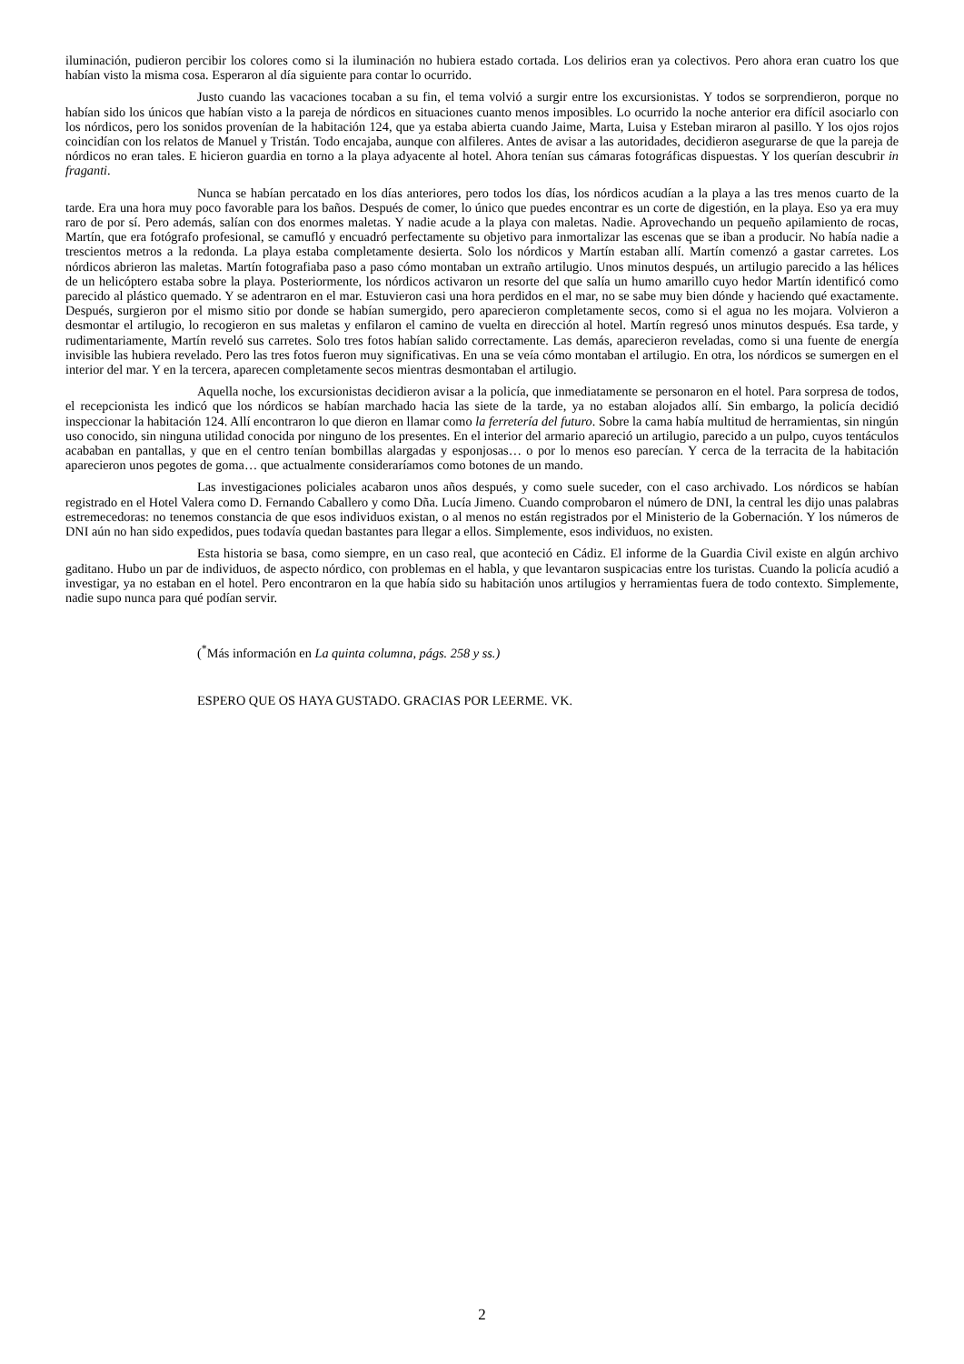iluminación, pudieron percibir los colores como si la iluminación no hubiera estado cortada. Los delirios eran ya colectivos. Pero ahora eran cuatro los que habían visto la misma cosa. Esperaron al día siguiente para contar lo ocurrido.
Justo cuando las vacaciones tocaban a su fin, el tema volvió a surgir entre los excursionistas. Y todos se sorprendieron, porque no habían sido los únicos que habían visto a la pareja de nórdicos en situaciones cuanto menos imposibles. Lo ocurrido la noche anterior era difícil asociarlo con los nórdicos, pero los sonidos provenían de la habitación 124, que ya estaba abierta cuando Jaime, Marta, Luisa y Esteban miraron al pasillo. Y los ojos rojos coincidían con los relatos de Manuel y Tristán. Todo encajaba, aunque con alfileres. Antes de avisar a las autoridades, decidieron asegurarse de que la pareja de nórdicos no eran tales. E hicieron guardia en torno a la playa adyacente al hotel. Ahora tenían sus cámaras fotográficas dispuestas. Y los querían descubrir in fraganti.
Nunca se habían percatado en los días anteriores, pero todos los días, los nórdicos acudían a la playa a las tres menos cuarto de la tarde. Era una hora muy poco favorable para los baños. Después de comer, lo único que puedes encontrar es un corte de digestión, en la playa. Eso ya era muy raro de por sí. Pero además, salían con dos enormes maletas. Y nadie acude a la playa con maletas. Nadie. Aprovechando un pequeño apilamiento de rocas, Martín, que era fotógrafo profesional, se camufló y encuadró perfectamente su objetivo para inmortalizar las escenas que se iban a producir. No había nadie a trescientos metros a la redonda. La playa estaba completamente desierta. Solo los nórdicos y Martín estaban allí. Martín comenzó a gastar carretes. Los nórdicos abrieron las maletas. Martín fotografiaba paso a paso cómo montaban un extraño artilugio. Unos minutos después, un artilugio parecido a las hélices de un helicóptero estaba sobre la playa. Posteriormente, los nórdicos activaron un resorte del que salía un humo amarillo cuyo hedor Martín identificó como parecido al plástico quemado. Y se adentraron en el mar. Estuvieron casi una hora perdidos en el mar, no se sabe muy bien dónde y haciendo qué exactamente. Después, surgieron por el mismo sitio por donde se habían sumergido, pero aparecieron completamente secos, como si el agua no les mojara. Volvieron a desmontar el artilugio, lo recogieron en sus maletas y enfilaron el camino de vuelta en dirección al hotel. Martín regresó unos minutos después. Esa tarde, y rudimentariamente, Martín reveló sus carretes. Solo tres fotos habían salido correctamente. Las demás, aparecieron reveladas, como si una fuente de energía invisible las hubiera revelado. Pero las tres fotos fueron muy significativas. En una se veía cómo montaban el artilugio. En otra, los nórdicos se sumergen en el interior del mar. Y en la tercera, aparecen completamente secos mientras desmontaban el artilugio.
Aquella noche, los excursionistas decidieron avisar a la policía, que inmediatamente se personaron en el hotel. Para sorpresa de todos, el recepcionista les indicó que los nórdicos se habían marchado hacia las siete de la tarde, ya no estaban alojados allí. Sin embargo, la policía decidió inspeccionar la habitación 124. Allí encontraron lo que dieron en llamar como la ferretería del futuro. Sobre la cama había multitud de herramientas, sin ningún uso conocido, sin ninguna utilidad conocida por ninguno de los presentes. En el interior del armario apareció un artilugio, parecido a un pulpo, cuyos tentáculos acababan en pantallas, y que en el centro tenían bombillas alargadas y esponjosas… o por lo menos eso parecían. Y cerca de la terracita de la habitación aparecieron unos pegotes de goma… que actualmente consideraríamos como botones de un mando.
Las investigaciones policiales acabaron unos años después, y como suele suceder, con el caso archivado. Los nórdicos se habían registrado en el Hotel Valera como D. Fernando Caballero y como Dña. Lucía Jimeno. Cuando comprobaron el número de DNI, la central les dijo unas palabras estremecedoras: no tenemos constancia de que esos individuos existan, o al menos no están registrados por el Ministerio de la Gobernación. Y los números de DNI aún no han sido expedidos, pues todavía quedan bastantes para llegar a ellos. Simplemente, esos individuos, no existen.
Esta historia se basa, como siempre, en un caso real, que aconteció en Cádiz. El informe de la Guardia Civil existe en algún archivo gaditano. Hubo un par de individuos, de aspecto nórdico, con problemas en el habla, y que levantaron suspicacias entre los turistas. Cuando la policía acudió a investigar, ya no estaban en el hotel. Pero encontraron en la que había sido su habitación unos artilugios y herramientas fuera de todo contexto. Simplemente, nadie supo nunca para qué podían servir.
(<sup>*</sup>Más información en La quinta columna, págs. 258 y ss.)
ESPERO QUE OS HAYA GUSTADO. GRACIAS POR LEERME. VK.
2